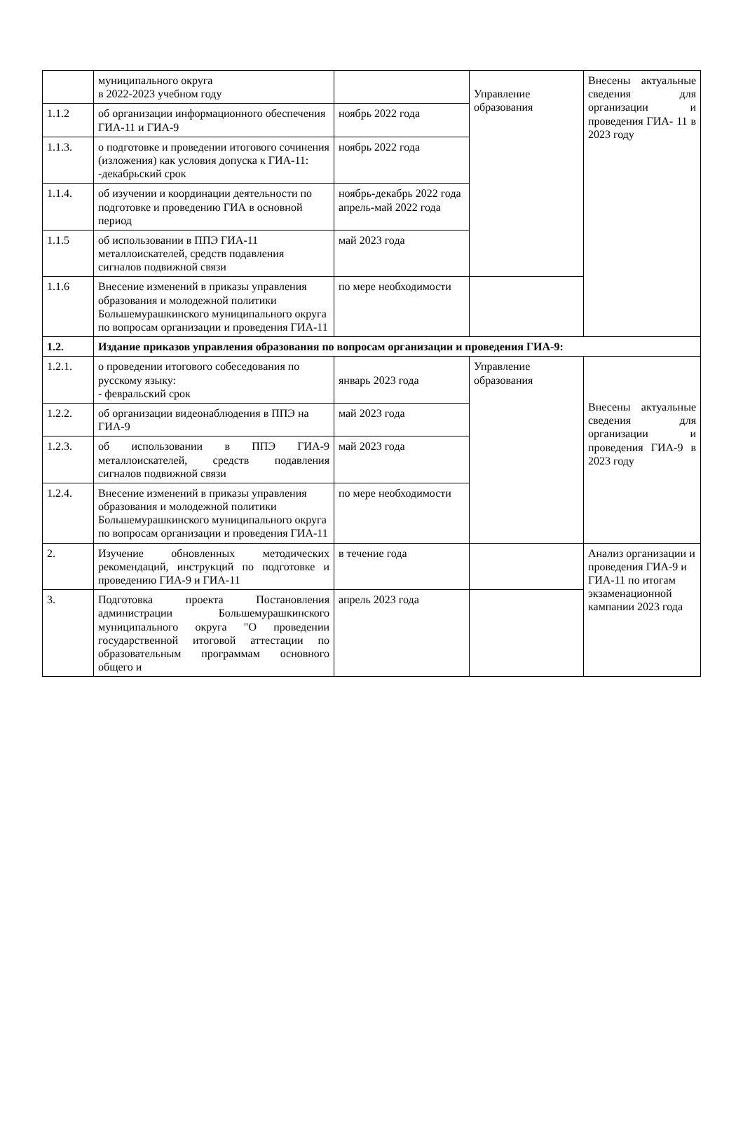| | муниципального округа в 2022-2023 учебном году | | Управление образования | Внесены актуальные сведения для организации и проведения ГИА- 11 в 2023 году |
| 1.1.2 | об организации информационного обеспечения ГИА-11 и ГИА-9 | ноябрь 2022 года | | |
| 1.1.3. | о подготовке и проведении итогового сочинения (изложения) как условия допуска к ГИА-11: -декабрьский срок | ноябрь 2022 года | | |
| 1.1.4. | об изучении и координации деятельности по подготовке и проведению ГИА в основной период | ноябрь-декабрь 2022 года апрель-май 2022 года | | |
| 1.1.5 | об использовании в ППЭ ГИА-11 металлоискателей, средств подавления сигналов подвижной связи | май 2023 года | | |
| 1.1.6 | Внесение изменений в приказы управления образования и молодежной политики Большемурашкинского муниципального округа по вопросам организации и проведения ГИА-11 | по мере необходимости | | |
| 1.2. | Издание приказов управления образования по вопросам организации и проведения ГИА-9: | | | |
| 1.2.1. | о проведении итогового собеседования по русскому языку: - февральский срок | январь 2023 года | Управление образования | Внесены актуальные сведения для организации и проведения ГИА-9 в 2023 году |
| 1.2.2. | об организации видеонаблюдения в ППЭ на ГИА-9 | май 2023 года | | |
| 1.2.3. | об использовании в ППЭ ГИА-9 металлоискателей, средств подавления сигналов подвижной связи | май 2023 года | | |
| 1.2.4. | Внесение изменений в приказы управления образования и молодежной политики Большемурашкинского муниципального округа по вопросам организации и проведения ГИА-11 | по мере необходимости | | |
| 2. | Изучение обновленных методических рекомендаций, инструкций по подготовке и проведению ГИА-9 и ГИА-11 | в течение года | | Анализ организации и проведения ГИА-9 и ГИА-11 по итогам экзаменационной кампании 2023 года |
| 3. | Подготовка проекта Постановления администрации Большемурашкинского муниципального округа "О проведении государственной итоговой аттестации по образовательным программам основного общего и | апрель 2023 года | | |